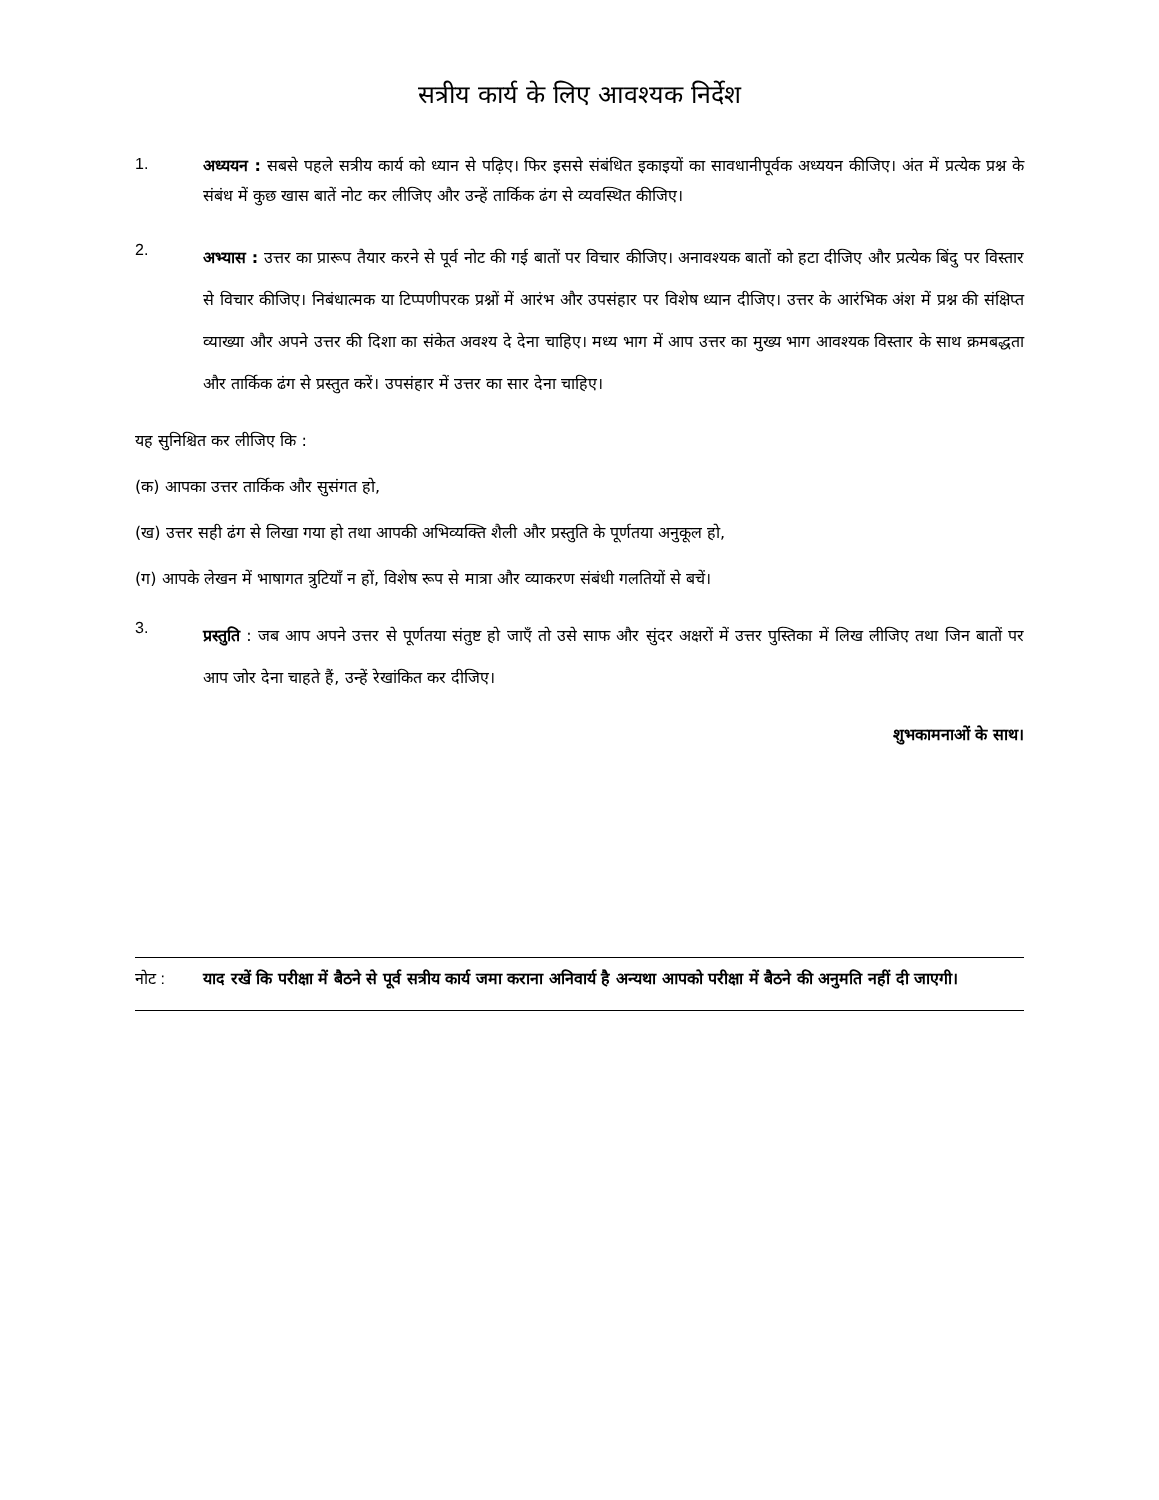सत्रीय कार्य के लिए आवश्यक निर्देश
1.
अध्ययन : सबसे पहले सत्रीय कार्य को ध्यान से पढ़िए। फिर इससे संबंधित इकाइयों का सावधानीपूर्वक अध्ययन कीजिए। अंत में प्रत्येक प्रश्न के संबंध में कुछ खास बातें नोट कर लीजिए और उन्हें तार्किक ढंग से व्यवस्थित कीजिए।
2.
अभ्यास : उत्तर का प्रारूप तैयार करने से पूर्व नोट की गई बातों पर विचार कीजिए। अनावश्यक बातों को हटा दीजिए और प्रत्येक बिंदु पर विस्तार से विचार कीजिए। निबंधात्मक या टिप्पणीपरक प्रश्नों में आरंभ और उपसंहार पर विशेष ध्यान दीजिए। उत्तर के आरंभिक अंश में प्रश्न की संक्षिप्त व्याख्या और अपने उत्तर की दिशा का संकेत अवश्य दे देना चाहिए। मध्य भाग में आप उत्तर का मुख्य भाग आवश्यक विस्तार के साथ क्रमबद्धता और तार्किक ढंग से प्रस्तुत करें। उपसंहार में उत्तर का सार देना चाहिए।
यह सुनिश्चित कर लीजिए कि :
(क) आपका उत्तर तार्किक और सुसंगत हो,
(ख) उत्तर सही ढंग से लिखा गया हो तथा आपकी अभिव्यक्ति शैली और प्रस्तुति के पूर्णतया अनुकूल हो,
(ग) आपके लेखन में भाषागत त्रुटियाँ न हों, विशेष रूप से मात्रा और व्याकरण संबंधी गलतियों से बचें।
3.
प्रस्तुति : जब आप अपने उत्तर से पूर्णतया संतुष्ट हो जाएँ तो उसे साफ और सुंदर अक्षरों में उत्तर पुस्तिका में लिख लीजिए तथा जिन बातों पर आप जोर देना चाहते हैं, उन्हें रेखांकित कर दीजिए।
शुभकामनाओं के साथ।
नोट :
याद रखें कि परीक्षा में बैठने से पूर्व सत्रीय कार्य जमा कराना अनिवार्य है अन्यथा आपको परीक्षा में बैठने की अनुमति नहीं दी जाएगी।